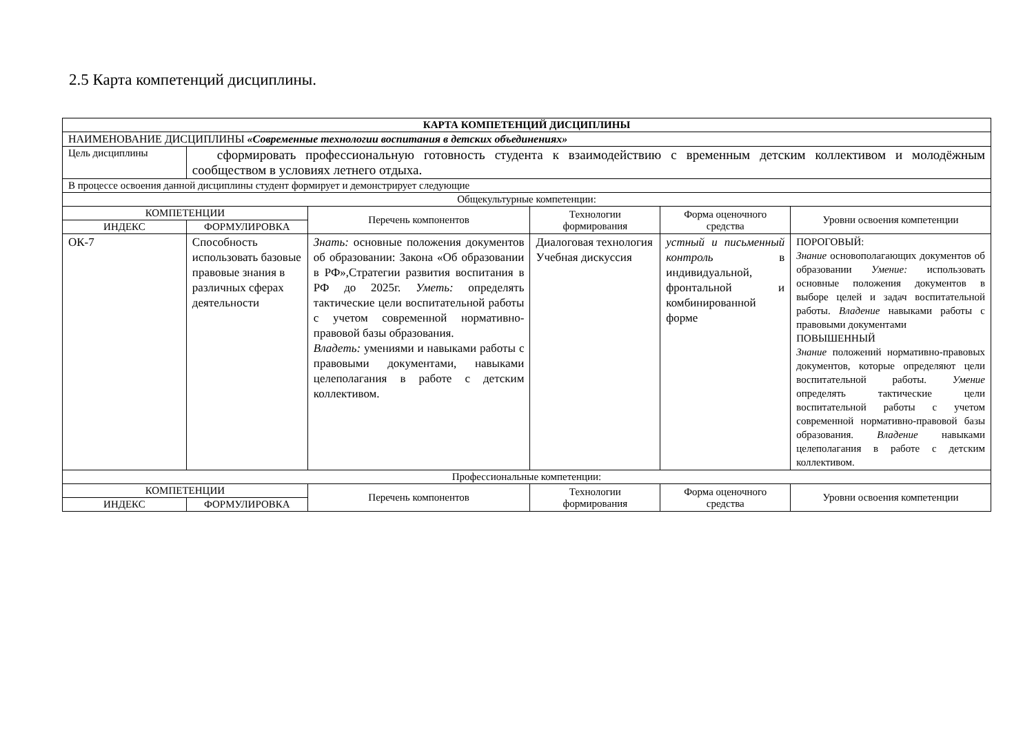2.5 Карта компетенций дисциплины.
| КАРТА КОМПЕТЕНЦИЙ ДИСЦИПЛИНЫ | | | | | |
| --- | --- | --- | --- | --- | --- |
| НАИМЕНОВАНИЕ ДИСЦИПЛИНЫ «Современные технологии воспитания в детских объединениях» | | | | | |
| Цель дисциплины | сформировать профессиональную готовность студента к взаимодействию с временным детским коллективом и молодёжным сообществом в условиях летнего отдыха. | | | | |
| В процессе освоения данной дисциплины студент формирует и демонстрирует следующие | | | | | |
| Общекультурные компетенции: | | | | | |
| КОМПЕТЕНЦИИ | | Перечень компонентов | Технологии формирования | Форма оценочного средства | Уровни освоения компетенции |
| ИНДЕКС | ФОРМУЛИРОВКА | | | | |
| ОК-7 | Способность использовать базовые правовые знания в различных сферах деятельности | Знать: основные положения документов об образовании: Закона «Об образовании в РФ»,Стратегии развития воспитания в РФ до 2025г. Уметь: определять тактические цели воспитательной работы с учетом современной нормативно-правовой базы образования. Владеть: умениями и навыками работы с правовыми документами, навыками целеполагания в работе с детским коллективом. | Диалоговая технология Учебная дискуссия | устный и письменный контроль в индивидуальной, фронтальной и комбинированной форме | ПОРОГОВЫЙ: Знание основополагающих документов об образовании Умение: использовать основные положения документов в выборе целей и задач воспитательной работы. Владение навыками работы с правовыми документами ПОВЫШЕННЫЙ Знание положений нормативно-правовых документов, которые определяют цели воспитательной работы. Умение определять тактические цели воспитательной работы с учетом современной нормативно-правовой базы образования. Владение навыками целеполагания в работе с детским коллективом. |
| Профессиональные компетенции: | | | | | |
| КОМПЕТЕНЦИИ | | Перечень компонентов | Технологии формирования | Форма оценочного средства | Уровни освоения компетенции |
| ИНДЕКС | ФОРМУЛИРОВКА | | | | |